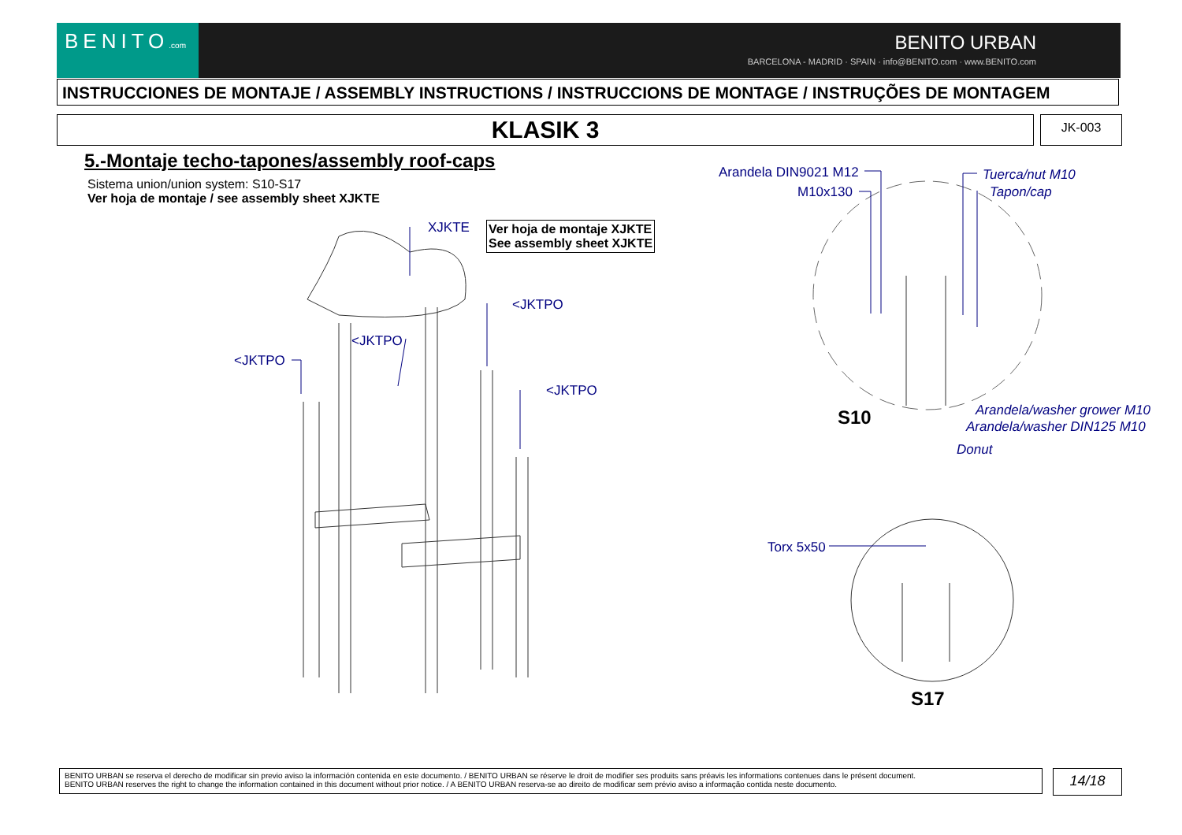BENITO.com
BENITO URBAN
BARCELONA - MADRID · SPAIN · info@BENITO.com · www.BENITO.com
INSTRUCCIONES DE MONTAJE / ASSEMBLY INSTRUCTIONS / INSTRUCCIONS DE MONTAGE / INSTRUÇÕES DE MONTAGEM
KLASIK 3 JK-003
5.-Montaje techo-tapones/assembly roof-caps
Sistema union/union system: S10-S17
Ver hoja de montaje / see assembly sheet XJKTE
XJKTE
Ver hoja de montaje XJKTE
See assembly sheet XJKTE
<JKTPO
<JKTPO
<JKTPO
<JKTPO
Arandela DIN9021 M12
M10x130
Tuerca/nut M10
Tapon/cap
S10 Arandela/washer grower M10
Arandela/washer DIN125 M10
Donut
Torx 5x50
S17
BENITO URBAN se reserva el derecho de modificar sin previo aviso la información contenida en este documento. / BENITO URBAN se réserve le droit de modifier ses produits sans préavis les informations contenues dans le présent document.
BENITO URBAN reserves the right to change the information contained in this document without prior notice. / A BENITO URBAN reserva-se ao direito de modificar sem prévio aviso a informação contida neste documento.
14/18